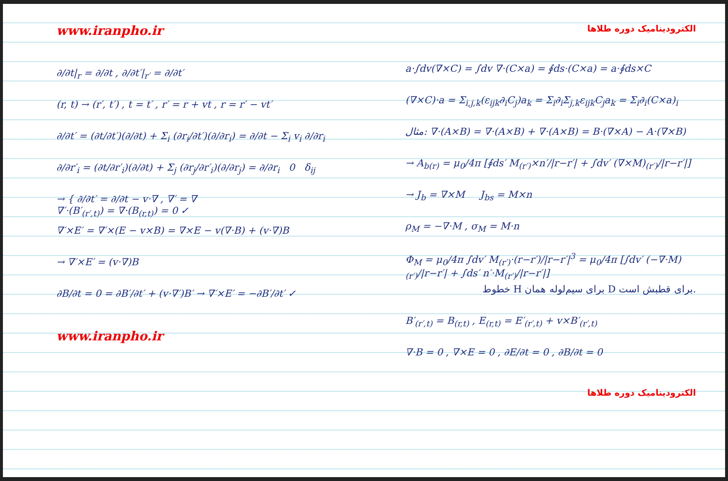www.iranpho.ir
∂/∂t|<sub>r</sub> = ∂/∂t , ∂/∂t′|<sub>r′</sub> = ∂/∂t′
(r, t) → (r′, t′) , t = t′ , r′ = r + vt , r = r′ − vt′
∂/∂t′ = (∂t/∂t′)(∂/∂t) + Σ<sub>i</sub> (∂r<sub>i</sub>/∂t′)(∂/∂r<sub>i</sub>) = ∂/∂t − Σ<sub>i</sub> v<sub>i</sub> ∂/∂r<sub>i</sub>
∂/∂r′<sub>i</sub> = (∂t/∂r′<sub>i</sub>)(∂/∂t) + Σ<sub>j</sub> (∂r<sub>j</sub>/∂r′<sub>i</sub>)(∂/∂r<sub>j</sub>) = ∂/∂r<sub>i</sub> 0 δ<sub>ij</sub>
→ { ∂/∂t′ = ∂/∂t − v·∇ , ∇′ = ∇
∇′·(B′<sub>(r′,t)</sub>) = ∇·(B<sub>(r,t)</sub>) = 0 ✓
∇′×E′ = ∇′×(E − v×B) = ∇×E − v(∇·B) + (v·∇)B
→ ∇′×E′ = (v·∇)B
∂B/∂t = 0 = ∂B′/∂t′ + (v·∇′)B′ → ∇′×E′ = −∂B′/∂t′ ✓
www.iranpho.ir
الکترودینامیک دوره طلاها
a·∫dv(∇×C) = ∫dv ∇·(C×a) = ∮ds·(C×a) = a·∮ds×C
(∇×C)·a = Σ<sub>i,j,k</sub>(ε<sub>ijk</sub>∂<sub>i</sub>C<sub>j</sub>)a<sub>k</sub> = Σ<sub>i</sub>∂<sub>i</sub>Σ<sub>j,k</sub>ε<sub>ijk</sub>C<sub>j</sub>a<sub>k</sub> = Σ<sub>i</sub>∂<sub>i</sub>(C×a)<sub>i</sub>
مثال: ∇·(A×B) = ∇·(A×B) + ∇·(A×B) = B·(∇×A) − A·(∇×B)
→ A<sub>b(r)</sub> = μ<sub>0</sub>/4π [∮ds′ M<sub>(r′)</sub>×n′/|r−r′| + ∫dv′ (∇×M)<sub>(r′)</sub>/|r−r′|]
→ J<sub>b</sub> = ∇×M J<sub>bs</sub> = M×n
ρ<sub>M</sub> = −∇·M , σ<sub>M</sub> = M·n
Φ<sub>M</sub> = μ<sub>0</sub>/4π ∫dv′ M<sub>(r′)</sub>·(r−r′)/|r−r′|<sup>3</sup> = μ<sub>0</sub>/4π [∫dv′ (−∇·M)<sub>(r′)</sub>/|r−r′| + ∫ds′ n′·M<sub>(r′)</sub>/|r−r′|]
خطوط H برای سیم‌لوله همان D برای قطبش است.
B′<sub>(r′,t)</sub> = B<sub>(r,t)</sub> , E<sub>(r,t)</sub> = E′<sub>(r′,t)</sub> + v×B′<sub>(r′,t)</sub>
∇·B = 0 , ∇×E = 0 , ∂E/∂t = 0 , ∂B/∂t = 0
الکترودینامیک دوره طلاها